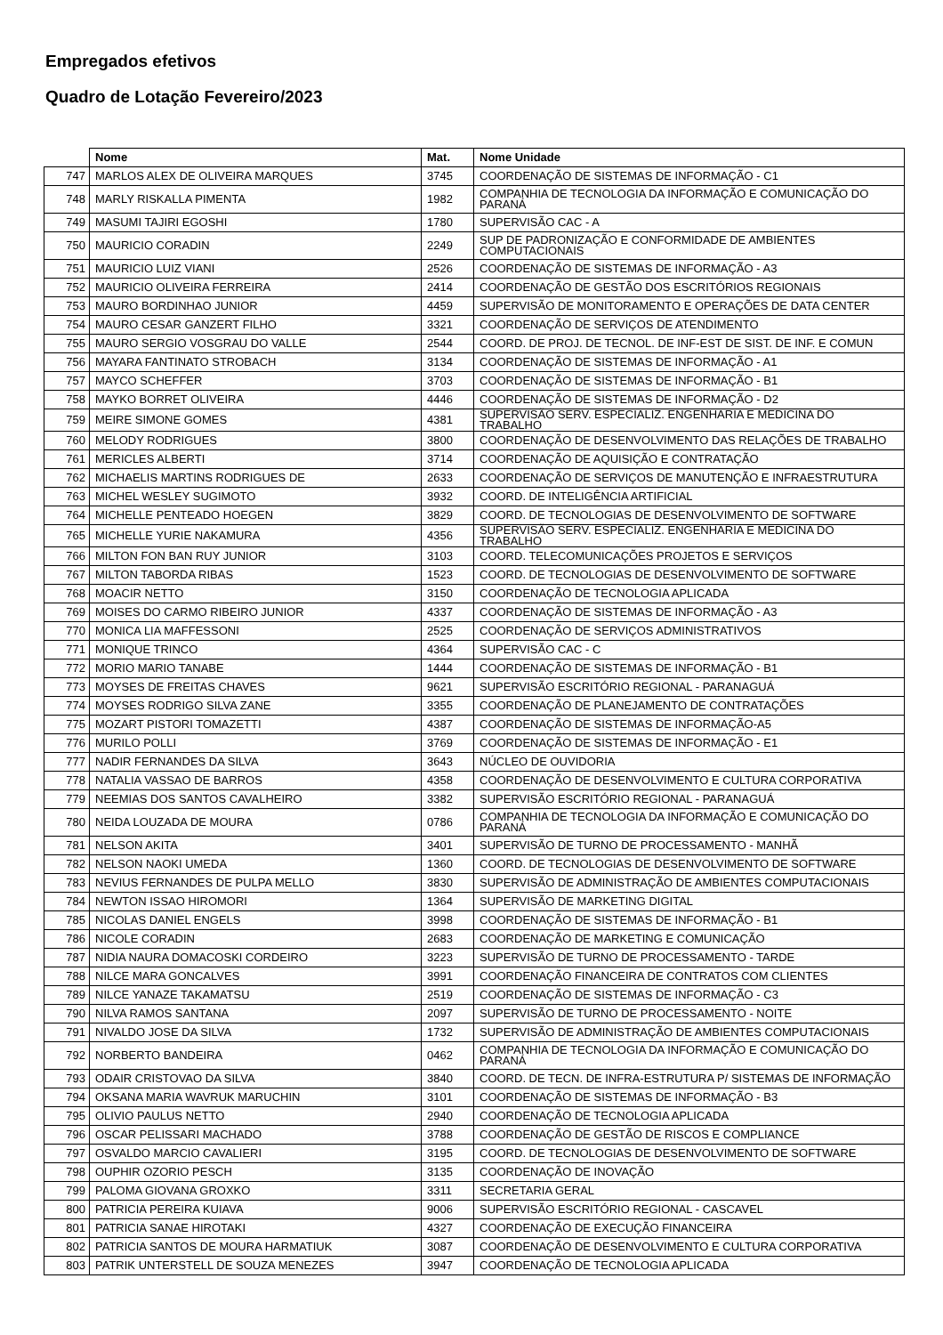Empregados efetivos
Quadro de Lotação Fevereiro/2023
| | Nome | Mat. | Nome Unidade |
| --- | --- | --- | --- |
| 747 | MARLOS ALEX DE OLIVEIRA MARQUES | 3745 | COORDENAÇÃO DE SISTEMAS DE INFORMAÇÃO - C1 |
| 748 | MARLY RISKALLA PIMENTA | 1982 | COMPANHIA DE TECNOLOGIA DA INFORMAÇÃO E COMUNICAÇÃO DO PARANÁ |
| 749 | MASUMI TAJIRI EGOSHI | 1780 | SUPERVISÃO CAC - A |
| 750 | MAURICIO CORADIN | 2249 | SUP DE PADRONIZAÇÃO E CONFORMIDADE DE AMBIENTES COMPUTACIONAIS |
| 751 | MAURICIO LUIZ VIANI | 2526 | COORDENAÇÃO DE SISTEMAS DE INFORMAÇÃO - A3 |
| 752 | MAURICIO OLIVEIRA FERREIRA | 2414 | COORDENAÇÃO DE GESTÃO DOS ESCRITÓRIOS REGIONAIS |
| 753 | MAURO BORDINHAO JUNIOR | 4459 | SUPERVISÃO DE MONITORAMENTO E OPERAÇÕES DE DATA CENTER |
| 754 | MAURO CESAR GANZERT FILHO | 3321 | COORDENAÇÃO DE SERVIÇOS DE ATENDIMENTO |
| 755 | MAURO SERGIO VOSGRAU DO VALLE | 2544 | COORD. DE PROJ. DE TECNOL. DE INF-EST DE SIST. DE INF. E COMUN |
| 756 | MAYARA FANTINATO STROBACH | 3134 | COORDENAÇÃO DE SISTEMAS DE INFORMAÇÃO - A1 |
| 757 | MAYCO SCHEFFER | 3703 | COORDENAÇÃO DE SISTEMAS DE INFORMAÇÃO - B1 |
| 758 | MAYKO BORRET OLIVEIRA | 4446 | COORDENAÇÃO DE SISTEMAS DE INFORMAÇÃO - D2 |
| 759 | MEIRE SIMONE GOMES | 4381 | SUPERVISÃO SERV. ESPECIALIZ. ENGENHARIA E MEDICINA DO TRABALHO |
| 760 | MELODY RODRIGUES | 3800 | COORDENAÇÃO DE DESENVOLVIMENTO DAS RELAÇÕES DE TRABALHO |
| 761 | MERICLES ALBERTI | 3714 | COORDENAÇÃO DE AQUISIÇÃO E CONTRATAÇÃO |
| 762 | MICHAELIS MARTINS RODRIGUES DE | 2633 | COORDENAÇÃO DE SERVIÇOS DE MANUTENÇÃO E INFRAESTRUTURA |
| 763 | MICHEL WESLEY SUGIMOTO | 3932 | COORD. DE INTELIGÊNCIA ARTIFICIAL |
| 764 | MICHELLE PENTEADO HOEGEN | 3829 | COORD. DE TECNOLOGIAS DE DESENVOLVIMENTO DE SOFTWARE |
| 765 | MICHELLE YURIE NAKAMURA | 4356 | SUPERVISÃO SERV. ESPECIALIZ. ENGENHARIA E MEDICINA DO TRABALHO |
| 766 | MILTON FON BAN RUY JUNIOR | 3103 | COORD. TELECOMUNICAÇÕES PROJETOS E SERVIÇOS |
| 767 | MILTON TABORDA RIBAS | 1523 | COORD. DE TECNOLOGIAS DE DESENVOLVIMENTO DE SOFTWARE |
| 768 | MOACIR NETTO | 3150 | COORDENAÇÃO DE TECNOLOGIA APLICADA |
| 769 | MOISES DO CARMO RIBEIRO JUNIOR | 4337 | COORDENAÇÃO DE SISTEMAS DE INFORMAÇÃO - A3 |
| 770 | MONICA LIA MAFFESSONI | 2525 | COORDENAÇÃO DE SERVIÇOS ADMINISTRATIVOS |
| 771 | MONIQUE TRINCO | 4364 | SUPERVISÃO CAC - C |
| 772 | MORIO MARIO TANABE | 1444 | COORDENAÇÃO DE SISTEMAS DE INFORMAÇÃO - B1 |
| 773 | MOYSES DE FREITAS CHAVES | 9621 | SUPERVISÃO ESCRITÓRIO REGIONAL - PARANAGUÁ |
| 774 | MOYSES RODRIGO SILVA ZANE | 3355 | COORDENAÇÃO DE PLANEJAMENTO DE CONTRATAÇÕES |
| 775 | MOZART PISTORI TOMAZETTI | 4387 | COORDENAÇÃO DE SISTEMAS DE INFORMAÇÃO-A5 |
| 776 | MURILO POLLI | 3769 | COORDENAÇÃO DE SISTEMAS DE INFORMAÇÃO - E1 |
| 777 | NADIR FERNANDES DA SILVA | 3643 | NÚCLEO DE OUVIDORIA |
| 778 | NATALIA VASSAO DE BARROS | 4358 | COORDENAÇÃO DE DESENVOLVIMENTO E CULTURA CORPORATIVA |
| 779 | NEEMIAS DOS SANTOS CAVALHEIRO | 3382 | SUPERVISÃO ESCRITÓRIO REGIONAL - PARANAGUÁ |
| 780 | NEIDA LOUZADA DE MOURA | 0786 | COMPANHIA DE TECNOLOGIA DA INFORMAÇÃO E COMUNICAÇÃO DO PARANÁ |
| 781 | NELSON AKITA | 3401 | SUPERVISÃO DE TURNO DE PROCESSAMENTO - MANHÃ |
| 782 | NELSON NAOKI UMEDA | 1360 | COORD. DE TECNOLOGIAS DE DESENVOLVIMENTO DE SOFTWARE |
| 783 | NEVIUS FERNANDES DE PULPA MELLO | 3830 | SUPERVISÃO DE ADMINISTRAÇÃO DE AMBIENTES COMPUTACIONAIS |
| 784 | NEWTON ISSAO HIROMORI | 1364 | SUPERVISÃO DE MARKETING DIGITAL |
| 785 | NICOLAS DANIEL ENGELS | 3998 | COORDENAÇÃO DE SISTEMAS DE INFORMAÇÃO - B1 |
| 786 | NICOLE CORADIN | 2683 | COORDENAÇÃO DE MARKETING E COMUNICAÇÃO |
| 787 | NIDIA NAURA DOMACOSKI CORDEIRO | 3223 | SUPERVISÃO DE TURNO DE PROCESSAMENTO - TARDE |
| 788 | NILCE MARA GONCALVES | 3991 | COORDENAÇÃO FINANCEIRA DE CONTRATOS COM CLIENTES |
| 789 | NILCE YANAZE TAKAMATSU | 2519 | COORDENAÇÃO DE SISTEMAS DE INFORMAÇÃO - C3 |
| 790 | NILVA RAMOS SANTANA | 2097 | SUPERVISÃO DE TURNO DE PROCESSAMENTO - NOITE |
| 791 | NIVALDO JOSE DA SILVA | 1732 | SUPERVISÃO DE ADMINISTRAÇÃO DE AMBIENTES COMPUTACIONAIS |
| 792 | NORBERTO BANDEIRA | 0462 | COMPANHIA DE TECNOLOGIA DA INFORMAÇÃO E COMUNICAÇÃO DO PARANÁ |
| 793 | ODAIR CRISTOVAO DA SILVA | 3840 | COORD. DE TECN. DE INFRA-ESTRUTURA P/ SISTEMAS DE INFORMAÇÃO |
| 794 | OKSANA MARIA WAVRUK MARUCHIN | 3101 | COORDENAÇÃO DE SISTEMAS DE INFORMAÇÃO - B3 |
| 795 | OLIVIO PAULUS NETTO | 2940 | COORDENAÇÃO DE TECNOLOGIA APLICADA |
| 796 | OSCAR PELISSARI MACHADO | 3788 | COORDENAÇÃO DE GESTÃO DE RISCOS E COMPLIANCE |
| 797 | OSVALDO MARCIO CAVALIERI | 3195 | COORD. DE TECNOLOGIAS DE DESENVOLVIMENTO DE SOFTWARE |
| 798 | OUPHIR OZORIO PESCH | 3135 | COORDENAÇÃO DE INOVAÇÃO |
| 799 | PALOMA GIOVANA GROXKO | 3311 | SECRETARIA GERAL |
| 800 | PATRICIA PEREIRA KUIAVA | 9006 | SUPERVISÃO ESCRITÓRIO REGIONAL - CASCAVEL |
| 801 | PATRICIA SANAE HIROTAKI | 4327 | COORDENAÇÃO DE EXECUÇÃO FINANCEIRA |
| 802 | PATRICIA SANTOS DE MOURA HARMATIUK | 3087 | COORDENAÇÃO DE DESENVOLVIMENTO E CULTURA CORPORATIVA |
| 803 | PATRIK UNTERSTELL DE SOUZA MENEZES | 3947 | COORDENAÇÃO DE TECNOLOGIA APLICADA |